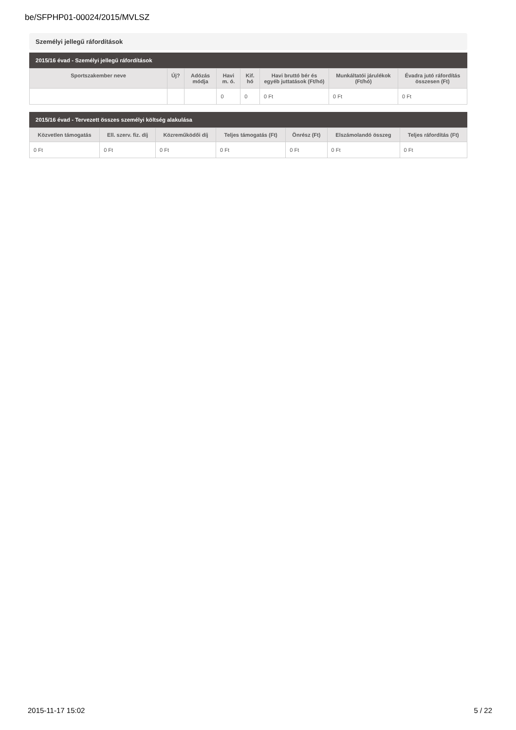be/SFPHP01-00024/2015/MVLSZ
Személyi jellegű ráfordítások
2015/16 évad - Személyi jellegű ráfordítások
| Sportszakember neve | Új? | Adózás módja | Havi m. ó. | Kif. hó | Havi bruttó bér és egyéb juttatások (Ft/hó) | Munkáltatói járulékok (Ft/hó) | Évadra jutó ráfordítás összesen (Ft) |
| --- | --- | --- | --- | --- | --- | --- | --- |
| | | | 0 | 0 | 0 Ft | 0 Ft | 0 Ft |
2015/16 évad - Tervezett összes személyi költség alakulása
| Közvetlen támogatás | Ell. szerv. fiz. díj | Közreműködői díj | Teljes támogatás (Ft) | Önrész (Ft) | Elszámolandó összeg | Teljes ráfordítás (Ft) |
| --- | --- | --- | --- | --- | --- | --- |
| 0 Ft | 0 Ft | 0 Ft | 0 Ft | 0 Ft | 0 Ft | 0 Ft |
2015-11-17 15:02 5 / 22